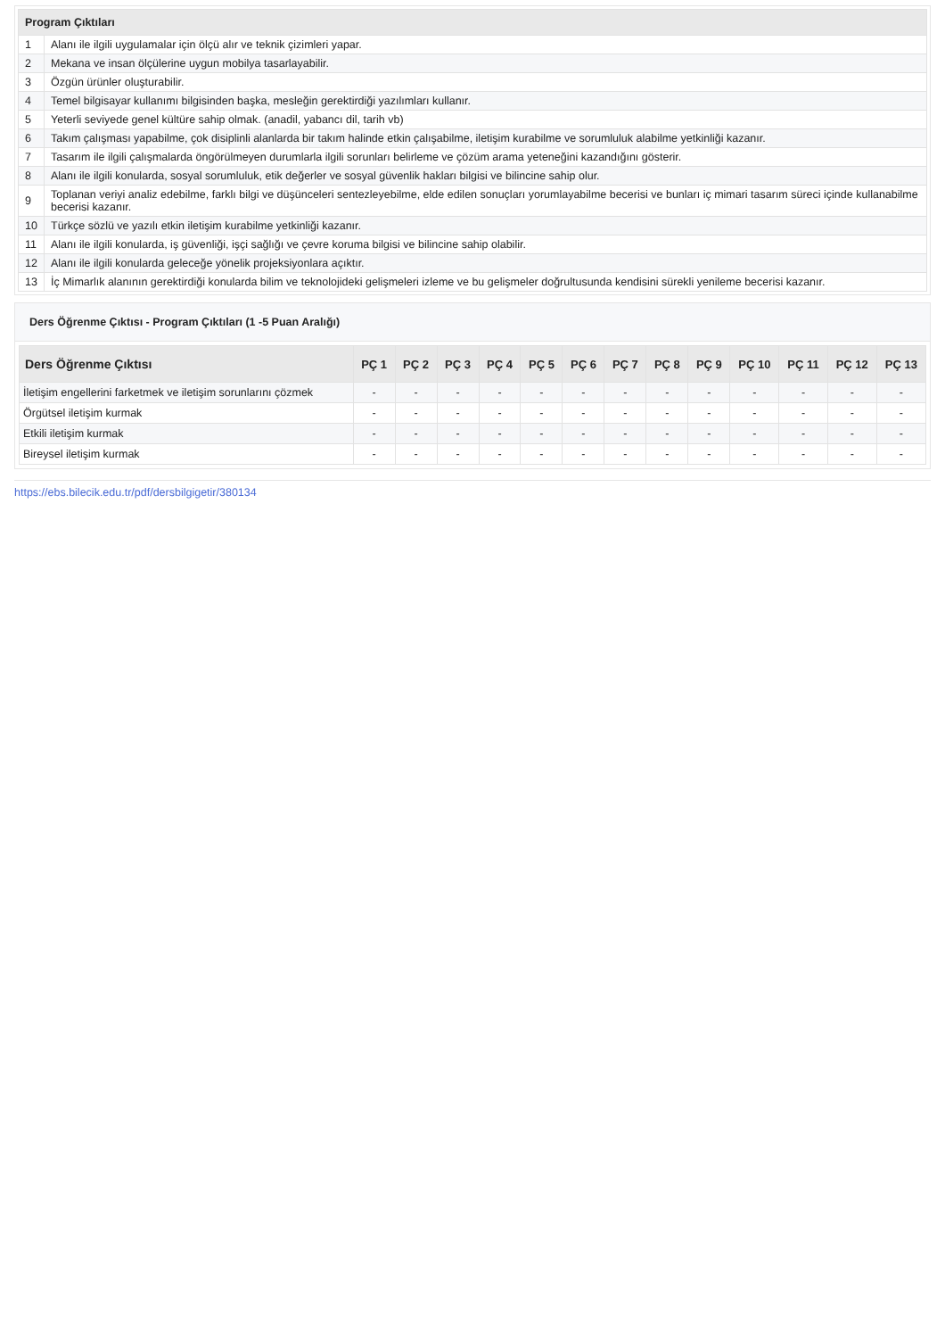| Program Çıktıları | |
| --- | --- |
| 1 | Alanı ile ilgili uygulamalar için ölçü alır ve teknik çizimleri yapar. |
| 2 | Mekana ve insan ölçülerine uygun mobilya tasarlayabilir. |
| 3 | Özgün ürünler oluşturabilir. |
| 4 | Temel bilgisayar kullanımı bilgisinden başka, mesleğin gerektirdiği yazılımları kullanır. |
| 5 | Yeterli seviyede genel kültüre sahip olmak. (anadil, yabancı dil, tarih vb) |
| 6 | Takım çalışması yapabilme, çok disiplinli alanlarda bir takım halinde etkin çalışabilme, iletişim kurabilme ve sorumluluk alabilme yetkinliği kazanır. |
| 7 | Tasarım ile ilgili çalışmalarda öngörülmeyen durumlarla ilgili sorunları belirleme ve çözüm arama yeteneğini kazandığını gösterir. |
| 8 | Alanı ile ilgili konularda, sosyal sorumluluk, etik değerler ve sosyal güvenlik hakları bilgisi ve bilincine sahip olur. |
| 9 | Toplanan veriyi analiz edebilme, farklı bilgi ve düşünceleri sentezleyebilme, elde edilen sonuçları yorumlayabilme becerisi ve bunları iç mimari tasarım süreci içinde kullanabilme becerisi kazanır. |
| 10 | Türkçe sözlü ve yazılı etkin iletişim kurabilme yetkinliği kazanır. |
| 11 | Alanı ile ilgili konularda, iş güvenliği, işçi sağlığı ve çevre koruma bilgisi ve bilincine sahip olabilir. |
| 12 | Alanı ile ilgili konularda geleceğe yönelik projeksiyonlara açıktır. |
| 13 | İç Mimarlık alanının gerektirdiği konularda bilim ve teknolojideki gelişmeleri izleme ve bu gelişmeler doğrultusunda kendisini sürekli yenileme becerisi kazanır. |
Ders Öğrenme Çıktısı - Program Çıktıları (1 -5 Puan Aralığı)
| Ders Öğrenme Çıktısı | PÇ 1 | PÇ 2 | PÇ 3 | PÇ 4 | PÇ 5 | PÇ 6 | PÇ 7 | PÇ 8 | PÇ 9 | PÇ 10 | PÇ 11 | PÇ 12 | PÇ 13 |
| --- | --- | --- | --- | --- | --- | --- | --- | --- | --- | --- | --- | --- | --- |
| İletişim engellerini farketmek ve iletişim sorunlarını çözmek | - | - | - | - | - | - | - | - | - | - | - | - | - |
| Örgütsel iletişim kurmak | - | - | - | - | - | - | - | - | - | - | - | - | - |
| Etkili iletişim kurmak | - | - | - | - | - | - | - | - | - | - | - | - | - |
| Bireysel iletişim kurmak | - | - | - | - | - | - | - | - | - | - | - | - | - |
https://ebs.bilecik.edu.tr/pdf/dersbilgigetir/380134